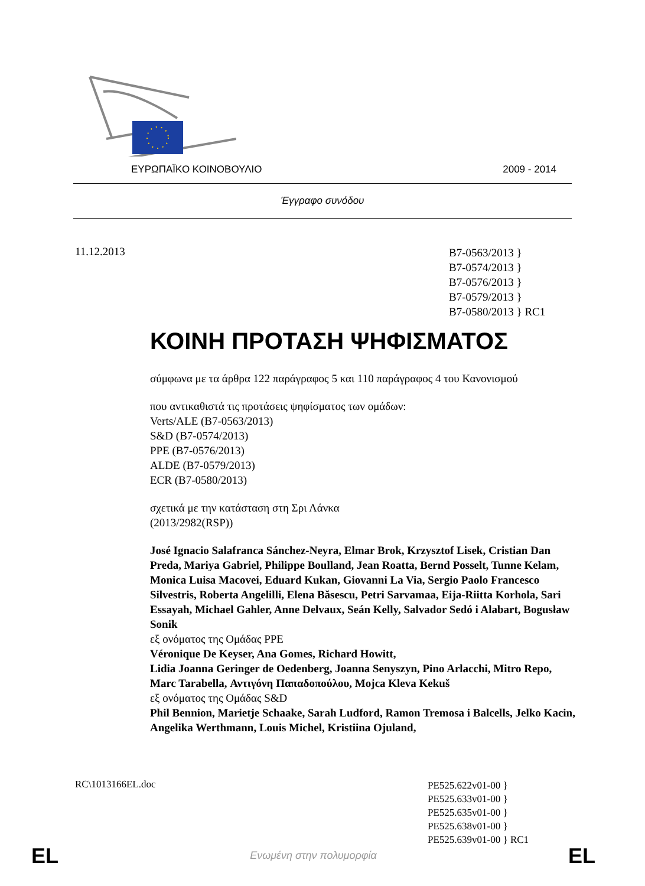ΕΥΡΩΠΑΪΚΟ ΚΟΙΝΟΒΟΥΛΙΟ 2009 - 2014
Έγγραφο συνόδου
11.12.2013
B7-0563/2013 }
B7-0574/2013 }
B7-0576/2013 }
B7-0579/2013 }
B7-0580/2013 } RC1
ΚΟΙΝΗ ΠΡΟΤΑΣΗ ΨΗΦΙΣΜΑΤΟΣ
σύμφωνα με τα άρθρα 122 παράγραφος 5 και 110 παράγραφος 4 του Κανονισμού
που αντικαθιστά τις προτάσεις ψηφίσματος των ομάδων:
Verts/ALE (B7-0563/2013)
S&D (B7-0574/2013)
PPE (B7-0576/2013)
ALDE (B7-0579/2013)
ECR (B7-0580/2013)
σχετικά με την κατάσταση στη Σρι Λάνκα
(2013/2982(RSP))
José Ignacio Salafranca Sánchez-Neyra, Elmar Brok, Krzysztof Lisek, Cristian Dan Preda, Mariya Gabriel, Philippe Boulland, Jean Roatta, Bernd Posselt, Tunne Kelam, Monica Luisa Macovei, Eduard Kukan, Giovanni La Via, Sergio Paolo Francesco Silvestris, Roberta Angelilli, Elena Băsescu, Petri Sarvamaa, Eija-Riitta Korhola, Sari Essayah, Michael Gahler, Anne Delvaux, Seán Kelly, Salvador Sedó i Alabart, Bogusław Sonik
εξ ονόματος της Ομάδας PPE
Véronique De Keyser, Ana Gomes, Richard Howitt,
Lidia Joanna Geringer de Oedenberg, Joanna Senyszyn, Pino Arlacchi, Mitro Repo, Marc Tarabella, Αντιγόνη Παπαδοπούλου, Mojca Kleva Kekuš
εξ ονόματος της Ομάδας S&D
Phil Bennion, Marietje Schaake, Sarah Ludford, Ramon Tremosa i Balcells, Jelko Kacin, Angelika Werthmann, Louis Michel, Kristiina Ojuland,
RC\1013166EL.doc
PE525.622v01-00 }
PE525.633v01-00 }
PE525.635v01-00 }
PE525.638v01-00 }
PE525.639v01-00 } RC1
EL
Ενωμένη στην πολυμορφία EL